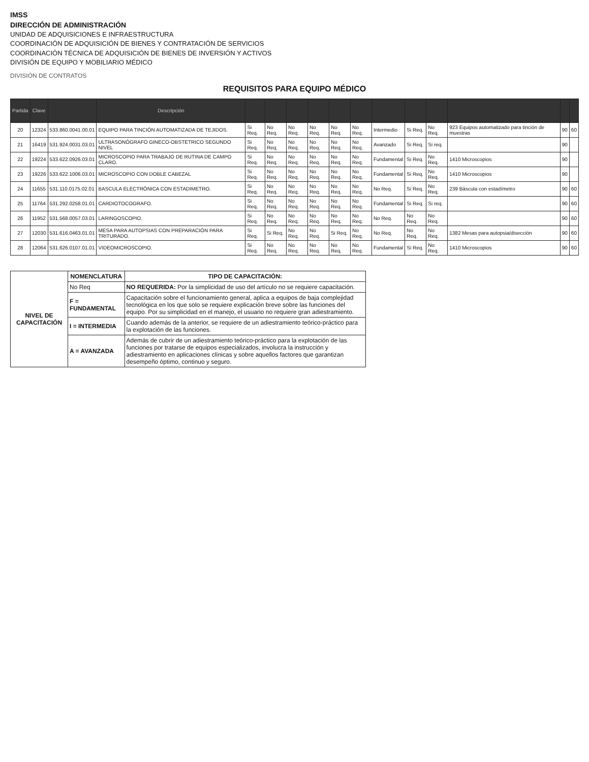IMSS
DIRECCIÓN DE ADMINISTRACIÓN
UNIDAD DE ADQUISICIONES E INFRAESTRUCTURA
COORDINACIÓN DE ADQUISICIÓN DE BIENES Y CONTRATACIÓN DE SERVICIOS
COORDINACIÓN TÉCNICA DE ADQUISICIÓN DE BIENES DE INVERSIÓN Y ACTIVOS
DIVISIÓN DE EQUIPO Y MOBILIARIO MÉDICO
DIVISIÓN DE CONTRATOS
REQUISITOS PARA EQUIPO MÉDICO
| Partida | Clave | | Descripción | | | | | | | | | | | | |
| --- | --- | --- | --- | --- | --- | --- | --- | --- | --- | --- | --- | --- | --- | --- | --- |
| 20 | 12324 | 533.860.0041.00.01 | EQUIPO PARA TINCIÓN AUTOMATIZADA DE TEJIDOS. | Si Req. | No Req. | No Req. | No Req. | No Req. | No Req. | Intermedio | Si Req. | No Req. | 923 Equipos automatizado para tinción de muestras | 90 | 60 |
| 21 | 16419 | 531.924.0031.03.01 | ULTRASONÓGRAFO GINECO-OBSTETRICO SEGUNDO NIVEL | Si Req. | No Req. | No Req. | No Req. | No Req. | No Req. | Avanzado | Si Req. | Si req. | | 90 | |
| 22 | 19224 | 533.622.0926.03.01 | MICROSCOPIO PARA TRABAJO DE RUTINA DE CAMPO CLARO. | Si Req. | No Req. | No Req. | No Req. | No Req. | No Req. | Fundamental | Si Req. | No Req. | 1410 Microscopios | 90 | |
| 23 | 19226 | 533.622.1006.03.01 | MICROSCOPIO CON DOBLE CABEZAL | Si Req. | No Req. | No Req. | No Req. | No Req. | No Req. | Fundamental | Si Req. | No Req. | 1410 Microscopios | 90 | |
| 24 | 11655 | 531.110.0175.02.01 | BASCULA ELECTRÓNICA CON ESTADIMETRO. | Si Req. | No Req. | No Req. | No Req. | No Req. | No Req. | No Req. | Si Req. | No Req. | 239 Báscula con estadímetro | 90 | 60 |
| 25 | 11764 | 531.292.0258.01.01 | CARDIOTOCOGRAFO. | Si Req. | No Req. | No Req. | No Req. | No Req. | No Req. | Fundamental | Si Req. | Si req. | | 90 | 60 |
| 26 | 11952 | 531.568.0057.03.01 | LARINGOSCOPIO. | Si Req. | No Req. | No Req. | No Req. | No Req. | No Req. | No Req. | No Req. | No Req. | | 90 | 60 |
| 27 | 12030 | 531.616.0463.01.01 | MESA PARA AUTOPSIAS CON PREPARACIÓN PARA TRITURADO. | Si Req. | Si Req. | No Req. | No Req. | Si Req. | No Req. | No Req. | No Req. | No Req. | 1382 Mesas para autopsia/disección | 90 | 60 |
| 28 | 12064 | 531.626.0107.01.01 | VIDEOMICROSCOPIO. | Si Req. | No Req. | No Req. | No Req. | No Req. | No Req. | Fundamental | Si Req. | No Req. | 1410 Microscopios | 90 | 60 |
| NIVEL DE CAPACITACIÓN | NOMENCLATURA | TIPO DE CAPACITACIÓN: |
| --- | --- | --- |
| | No Req | NO REQUERIDA: Por la simplicidad de uso del artículo no se requiere capacitación. |
| | F = FUNDAMENTAL | Capacitación sobre el funcionamiento general, aplica a equipos de baja complejidad tecnológica en los que solo se requiere explicación breve sobre las funciones del equipo. Por su simplicidad en el manejo, el usuario no requiere gran adiestramiento. |
| | I = INTERMEDIA | Cuando además de la anterior, se requiere de un adiestramiento teórico-práctico para la explotación de las funciones. |
| | A = AVANZADA | Además de cubrir de un adiestramiento teórico-práctico para la explotación de las funciones por tratarse de equipos especializados, involucra la instrucción y adiestramiento en aplicaciones clínicas y sobre aquellos factores que garantizan desempeño óptimo, continuo y seguro. |